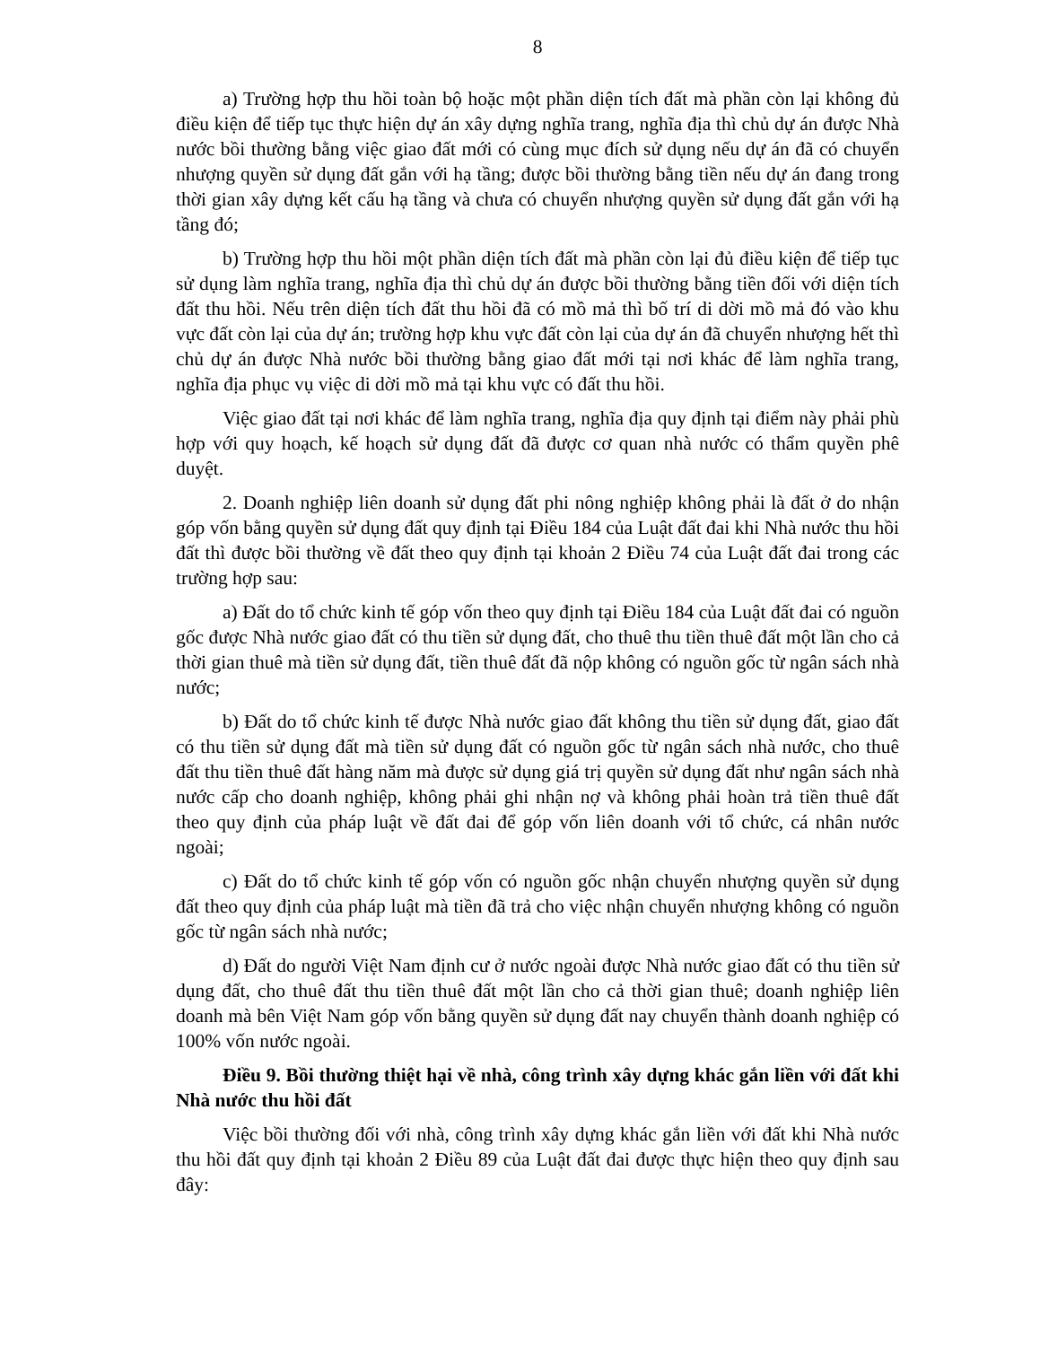8
a) Trường hợp thu hồi toàn bộ hoặc một phần diện tích đất mà phần còn lại không đủ điều kiện để tiếp tục thực hiện dự án xây dựng nghĩa trang, nghĩa địa thì chủ dự án được Nhà nước bồi thường bằng việc giao đất mới có cùng mục đích sử dụng nếu dự án đã có chuyển nhượng quyền sử dụng đất gắn với hạ tầng; được bồi thường bằng tiền nếu dự án đang trong thời gian xây dựng kết cấu hạ tầng và chưa có chuyển nhượng quyền sử dụng đất gắn với hạ tầng đó;
b) Trường hợp thu hồi một phần diện tích đất mà phần còn lại đủ điều kiện để tiếp tục sử dụng làm nghĩa trang, nghĩa địa thì chủ dự án được bồi thường bằng tiền đối với diện tích đất thu hồi. Nếu trên diện tích đất thu hồi đã có mồ mả thì bố trí di dời mồ mả đó vào khu vực đất còn lại của dự án; trường hợp khu vực đất còn lại của dự án đã chuyển nhượng hết thì chủ dự án được Nhà nước bồi thường bằng giao đất mới tại nơi khác để làm nghĩa trang, nghĩa địa phục vụ việc di dời mồ mả tại khu vực có đất thu hồi.
Việc giao đất tại nơi khác để làm nghĩa trang, nghĩa địa quy định tại điểm này phải phù hợp với quy hoạch, kế hoạch sử dụng đất đã được cơ quan nhà nước có thẩm quyền phê duyệt.
2. Doanh nghiệp liên doanh sử dụng đất phi nông nghiệp không phải là đất ở do nhận góp vốn bằng quyền sử dụng đất quy định tại Điều 184 của Luật đất đai khi Nhà nước thu hồi đất thì được bồi thường về đất theo quy định tại khoản 2 Điều 74 của Luật đất đai trong các trường hợp sau:
a) Đất do tổ chức kinh tế góp vốn theo quy định tại Điều 184 của Luật đất đai có nguồn gốc được Nhà nước giao đất có thu tiền sử dụng đất, cho thuê thu tiền thuê đất một lần cho cả thời gian thuê mà tiền sử dụng đất, tiền thuê đất đã nộp không có nguồn gốc từ ngân sách nhà nước;
b) Đất do tổ chức kinh tế được Nhà nước giao đất không thu tiền sử dụng đất, giao đất có thu tiền sử dụng đất mà tiền sử dụng đất có nguồn gốc từ ngân sách nhà nước, cho thuê đất thu tiền thuê đất hàng năm mà được sử dụng giá trị quyền sử dụng đất như ngân sách nhà nước cấp cho doanh nghiệp, không phải ghi nhận nợ và không phải hoàn trả tiền thuê đất theo quy định của pháp luật về đất đai để góp vốn liên doanh với tổ chức, cá nhân nước ngoài;
c) Đất do tổ chức kinh tế góp vốn có nguồn gốc nhận chuyển nhượng quyền sử dụng đất theo quy định của pháp luật mà tiền đã trả cho việc nhận chuyển nhượng không có nguồn gốc từ ngân sách nhà nước;
d) Đất do người Việt Nam định cư ở nước ngoài được Nhà nước giao đất có thu tiền sử dụng đất, cho thuê đất thu tiền thuê đất một lần cho cả thời gian thuê; doanh nghiệp liên doanh mà bên Việt Nam góp vốn bằng quyền sử dụng đất nay chuyển thành doanh nghiệp có 100% vốn nước ngoài.
Điều 9. Bồi thường thiệt hại về nhà, công trình xây dựng khác gắn liền với đất khi Nhà nước thu hồi đất
Việc bồi thường đối với nhà, công trình xây dựng khác gắn liền với đất khi Nhà nước thu hồi đất quy định tại khoản 2 Điều 89 của Luật đất đai được thực hiện theo quy định sau đây: